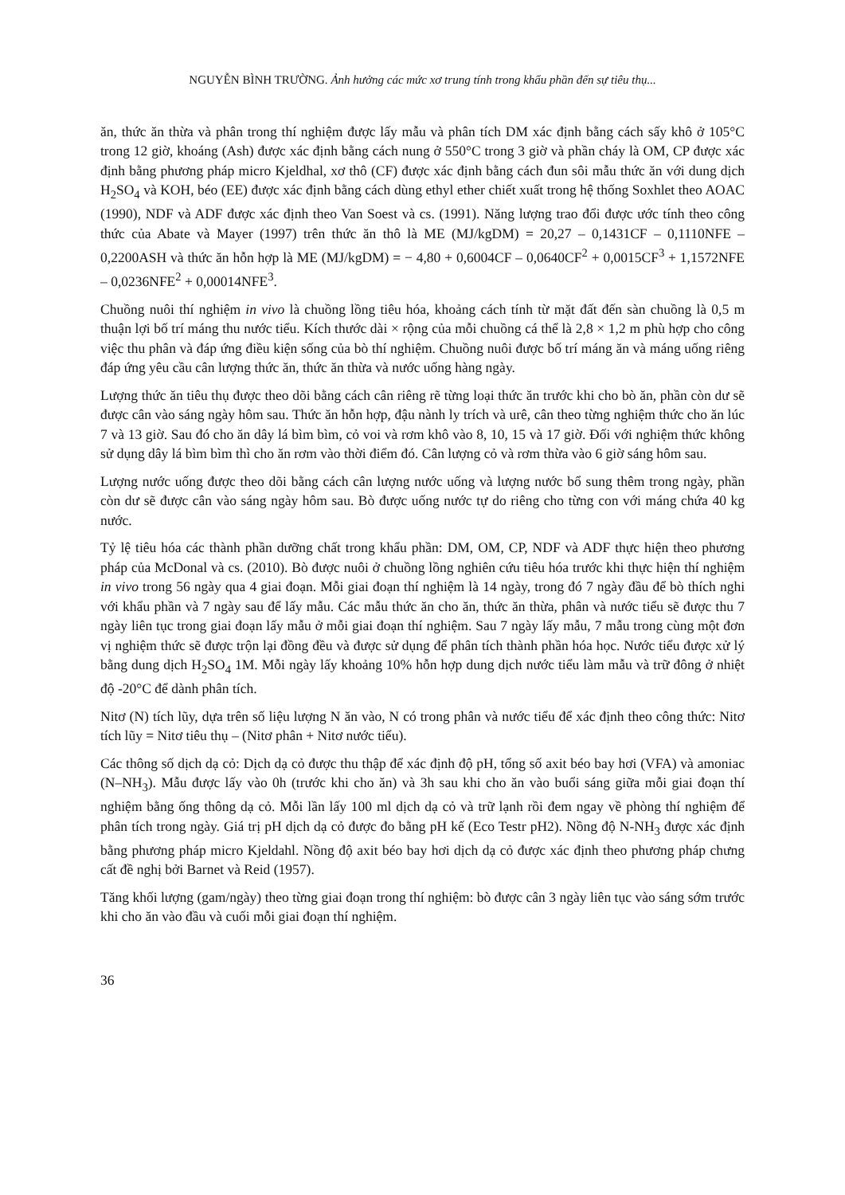NGUYỄN BÌNH TRƯỜNG. Ảnh hưởng các mức xơ trung tính trong khẩu phần đến sự tiêu thụ...
ăn, thức ăn thừa và phân trong thí nghiệm được lấy mẫu và phân tích DM xác định bằng cách sấy khô ở 105°C trong 12 giờ, khoáng (Ash) được xác định bằng cách nung ở 550°C trong 3 giờ và phần cháy là OM, CP được xác định bằng phương pháp micro Kjeldhal, xơ thô (CF) được xác định bằng cách đun sôi mẫu thức ăn với dung dịch H<sub>2</sub>SO<sub>4</sub> và KOH, béo (EE) được xác định bằng cách dùng ethyl ether chiết xuất trong hệ thống Soxhlet theo AOAC (1990), NDF và ADF được xác định theo Van Soest và cs. (1991). Năng lượng trao đổi được ước tính theo công thức của Abate và Mayer (1997) trên thức ăn thô là ME (MJ/kgDM) = 20,27 – 0,1431CF – 0,1110NFE – 0,2200ASH và thức ăn hỗn hợp là ME (MJ/kgDM) = − 4,80 + 0,6004CF – 0,0640CF<sup>2</sup> + 0,0015CF<sup>3</sup> + 1,1572NFE – 0,0236NFE<sup>2</sup> + 0,00014NFE<sup>3</sup>.
Chuồng nuôi thí nghiệm in vivo là chuồng lồng tiêu hóa, khoảng cách tính từ mặt đất đến sàn chuồng là 0,5 m thuận lợi bố trí máng thu nước tiểu. Kích thước dài × rộng của mỗi chuồng cá thể là 2,8 × 1,2 m phù hợp cho công việc thu phân và đáp ứng điều kiện sống của bò thí nghiệm. Chuồng nuôi được bố trí máng ăn và máng uống riêng đáp ứng yêu cầu cân lượng thức ăn, thức ăn thừa và nước uống hàng ngày.
Lượng thức ăn tiêu thụ được theo dõi bằng cách cân riêng rẽ từng loại thức ăn trước khi cho bò ăn, phần còn dư sẽ được cân vào sáng ngày hôm sau. Thức ăn hỗn hợp, đậu nành ly trích và urê, cân theo từng nghiệm thức cho ăn lúc 7 và 13 giờ. Sau đó cho ăn dây lá bìm bìm, cỏ voi và rơm khô vào 8, 10, 15 và 17 giờ. Đối với nghiệm thức không sử dụng dây lá bìm bìm thì cho ăn rơm vào thời điểm đó. Cân lượng cỏ và rơm thừa vào 6 giờ sáng hôm sau.
Lượng nước uống được theo dõi bằng cách cân lượng nước uống và lượng nước bổ sung thêm trong ngày, phần còn dư sẽ được cân vào sáng ngày hôm sau. Bò được uống nước tự do riêng cho từng con với máng chứa 40 kg nước.
Tỷ lệ tiêu hóa các thành phần dưỡng chất trong khẩu phần: DM, OM, CP, NDF và ADF thực hiện theo phương pháp của McDonal và cs. (2010). Bò được nuôi ở chuồng lồng nghiên cứu tiêu hóa trước khi thực hiện thí nghiệm in vivo trong 56 ngày qua 4 giai đoạn. Mỗi giai đoạn thí nghiệm là 14 ngày, trong đó 7 ngày đầu để bò thích nghi với khẩu phần và 7 ngày sau để lấy mẫu. Các mẫu thức ăn cho ăn, thức ăn thừa, phân và nước tiểu sẽ được thu 7 ngày liên tục trong giai đoạn lấy mẫu ở mỗi giai đoạn thí nghiệm. Sau 7 ngày lấy mẫu, 7 mẫu trong cùng một đơn vị nghiệm thức sẽ được trộn lại đồng đều và được sử dụng để phân tích thành phần hóa học. Nước tiểu được xử lý bằng dung dịch H<sub>2</sub>SO<sub>4</sub> 1M. Mỗi ngày lấy khoảng 10% hỗn hợp dung dịch nước tiểu làm mẫu và trữ đông ở nhiệt độ -20°C để dành phân tích.
Nitơ (N) tích lũy, dựa trên số liệu lượng N ăn vào, N có trong phân và nước tiểu để xác định theo công thức: Nitơ tích lũy = Nitơ tiêu thụ – (Nitơ phân + Nitơ nước tiểu).
Các thông số dịch dạ cỏ: Dịch dạ cỏ được thu thập để xác định độ pH, tổng số axit béo bay hơi (VFA) và amoniac (N–NH<sub>3</sub>). Mẫu được lấy vào 0h (trước khi cho ăn) và 3h sau khi cho ăn vào buổi sáng giữa mỗi giai đoạn thí nghiệm bằng ống thông dạ cỏ. Mỗi lần lấy 100 ml dịch dạ cỏ và trữ lạnh rồi đem ngay về phòng thí nghiệm để phân tích trong ngày. Giá trị pH dịch dạ cỏ được đo bằng pH kế (Eco Testr pH2). Nồng độ N-NH<sub>3</sub> được xác định bằng phương pháp micro Kjeldahl. Nồng độ axit béo bay hơi dịch dạ cỏ được xác định theo phương pháp chưng cất đề nghị bởi Barnet và Reid (1957).
Tăng khối lượng (gam/ngày) theo từng giai đoạn trong thí nghiệm: bò được cân 3 ngày liên tục vào sáng sớm trước khi cho ăn vào đầu và cuối mỗi giai đoạn thí nghiệm.
36